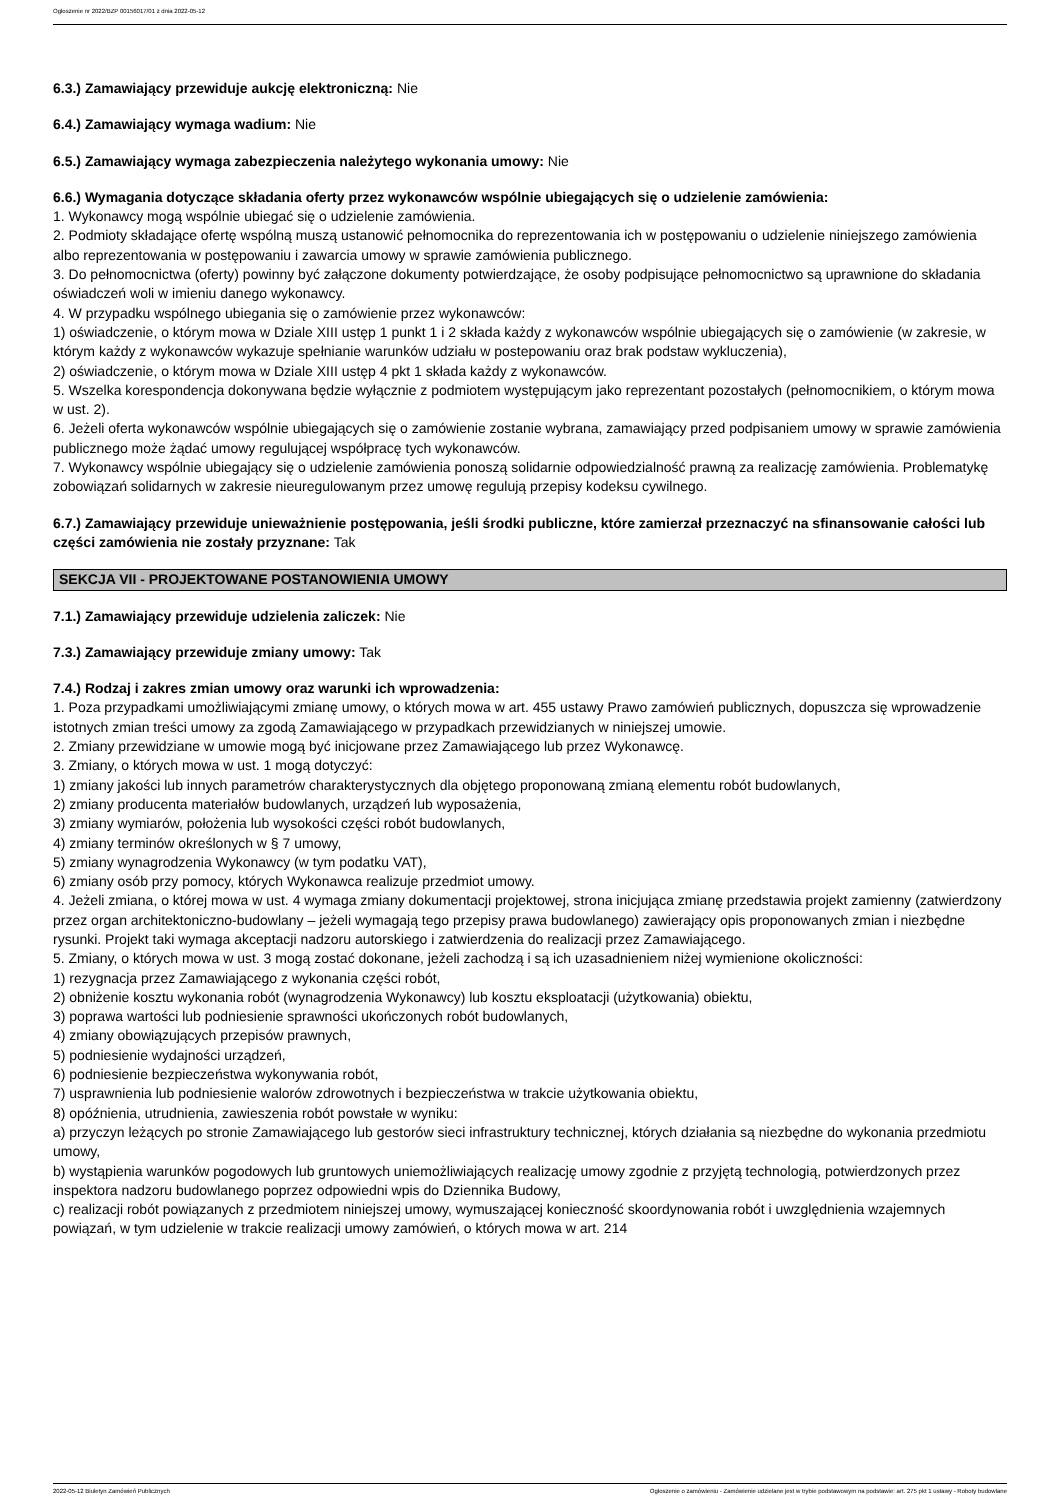Ogłoszenie nr 2022/BZP 00156017/01 z dnia 2022-05-12
6.3.) Zamawiający przewiduje aukcję elektroniczną: Nie
6.4.) Zamawiający wymaga wadium: Nie
6.5.) Zamawiający wymaga zabezpieczenia należytego wykonania umowy: Nie
6.6.) Wymagania dotyczące składania oferty przez wykonawców wspólnie ubiegających się o udzielenie zamówienia:
1. Wykonawcy mogą wspólnie ubiegać się o udzielenie zamówienia.
2. Podmioty składające ofertę wspólną muszą ustanowić pełnomocnika do reprezentowania ich w postępowaniu o udzielenie niniejszego zamówienia albo reprezentowania w postępowaniu i zawarcia umowy w sprawie zamówienia publicznego.
3. Do pełnomocnictwa (oferty) powinny być załączone dokumenty potwierdzające, że osoby podpisujące pełnomocnictwo są uprawnione do składania oświadczeń woli w imieniu danego wykonawcy.
4. W przypadku wspólnego ubiegania się o zamówienie przez wykonawców:
1) oświadczenie, o którym mowa w Dziale XIII ustęp 1 punkt 1 i 2 składa każdy z wykonawców wspólnie ubiegających się o zamówienie (w zakresie, w którym każdy z wykonawców wykazuje spełnianie warunków udziału w postepowaniu oraz brak podstaw wykluczenia),
2) oświadczenie, o którym mowa w Dziale XIII ustęp 4 pkt 1 składa każdy z wykonawców.
5. Wszelka korespondencja dokonywana będzie wyłącznie z podmiotem występującym jako reprezentant pozostałych (pełnomocnikiem, o którym mowa w ust. 2).
6. Jeżeli oferta wykonawców wspólnie ubiegających się o zamówienie zostanie wybrana, zamawiający przed podpisaniem umowy w sprawie zamówienia publicznego może żądać umowy regulującej współpracę tych wykonawców.
7. Wykonawcy wspólnie ubiegający się o udzielenie zamówienia ponoszą solidarnie odpowiedzialność prawną za realizację zamówienia. Problematykę zobowiązań solidarnych w zakresie nieuregulowanym przez umowę regulują przepisy kodeksu cywilnego.
6.7.) Zamawiający przewiduje unieważnienie postępowania, jeśli środki publiczne, które zamierzał przeznaczyć na sfinansowanie całości lub części zamówienia nie zostały przyznane: Tak
SEKCJA VII - PROJEKTOWANE POSTANOWIENIA UMOWY
7.1.) Zamawiający przewiduje udzielenia zaliczek: Nie
7.3.) Zamawiający przewiduje zmiany umowy: Tak
7.4.) Rodzaj i zakres zmian umowy oraz warunki ich wprowadzenia:
1. Poza przypadkami umożliwiającymi zmianę umowy, o których mowa w art. 455 ustawy Prawo zamówień publicznych, dopuszcza się wprowadzenie istotnych zmian treści umowy za zgodą Zamawiającego w przypadkach przewidzianych w niniejszej umowie.
2. Zmiany przewidziane w umowie mogą być inicjowane przez Zamawiającego lub przez Wykonawcę.
3. Zmiany, o których mowa w ust. 1 mogą dotyczyć:
1) zmiany jakości lub innych parametrów charakterystycznych dla objętego proponowaną zmianą elementu robót budowlanych,
2) zmiany producenta materiałów budowlanych, urządzeń lub wyposażenia,
3) zmiany wymiarów, położenia lub wysokości części robót budowlanych,
4) zmiany terminów określonych w § 7 umowy,
5) zmiany wynagrodzenia Wykonawcy (w tym podatku VAT),
6) zmiany osób przy pomocy, których Wykonawca realizuje przedmiot umowy.
4. Jeżeli zmiana, o której mowa w ust. 4 wymaga zmiany dokumentacji projektowej, strona inicjująca zmianę przedstawia projekt zamienny (zatwierdzony przez organ architektoniczno-budowlany – jeżeli wymagają tego przepisy prawa budowlanego) zawierający opis proponowanych zmian i niezbędne rysunki. Projekt taki wymaga akceptacji nadzoru autorskiego i zatwierdzenia do realizacji przez Zamawiającego.
5. Zmiany, o których mowa w ust. 3 mogą zostać dokonane, jeżeli zachodzą i są ich uzasadnieniem niżej wymienione okoliczności:
1) rezygnacja przez Zamawiającego z wykonania części robót,
2) obniżenie kosztu wykonania robót (wynagrodzenia Wykonawcy) lub kosztu eksploatacji (użytkowania) obiektu,
3) poprawa wartości lub podniesienie sprawności ukończonych robót budowlanych,
4) zmiany obowiązujących przepisów prawnych,
5) podniesienie wydajności urządzeń,
6) podniesienie bezpieczeństwa wykonywania robót,
7) usprawnienia lub podniesienie walorów zdrowotnych i bezpieczeństwa w trakcie użytkowania obiektu,
8) opóźnienia, utrudnienia, zawieszenia robót powstałe w wyniku:
a) przyczyn leżących po stronie Zamawiającego lub gestorów sieci infrastruktury technicznej, których działania są niezbędne do wykonania przedmiotu umowy,
b) wystąpienia warunków pogodowych lub gruntowych uniemożliwiających realizację umowy zgodnie z przyjętą technologią, potwierdzonych przez inspektora nadzoru budowlanego poprzez odpowiedni wpis do Dziennika Budowy,
c) realizacji robót powiązanych z przedmiotem niniejszej umowy, wymuszającej konieczność skoordynowania robót i uwzględnienia wzajemnych powiązań, w tym udzielenie w trakcie realizacji umowy zamówień, o których mowa w art. 214
2022-05-12 Biuletyn Zamówień Publicznych Ogłoszenie o zamówieniu - Zamówienie udzielane jest w trybie podstawowym na podstawie: art. 275 pkt 1 ustawy - Roboty budowlane